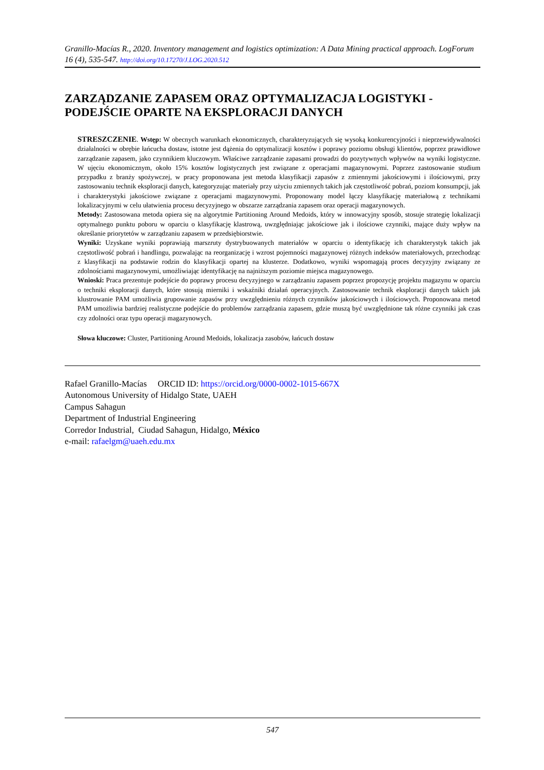Granillo-Macías R., 2020. Inventory management and logistics optimization: A Data Mining practical approach. LogForum 16 (4), 535-547. http://doi.org/10.17270/J.LOG.2020.512
ZARZĄDZANIE ZAPASEM ORAZ OPTYMALIZACJA LOGISTYKI - PODEJŚCIE OPARTE NA EKSPLORACJI DANYCH
STRESZCZENIE. Wstęp: W obecnych warunkach ekonomicznych, charakteryzujących się wysoką konkurencyjności i nieprzewidywalności działalności w obrębie łańcucha dostaw, istotne jest dążenia do optymalizacji kosztów i poprawy poziomu obsługi klientów, poprzez prawidłowe zarządzanie zapasem, jako czynnikiem kluczowym. Właściwe zarządzanie zapasami prowadzi do pozytywnych wpływów na wyniki logistyczne. W ujęciu ekonomicznym, około 15% kosztów logistycznych jest związane z operacjami magazynowymi. Poprzez zastosowanie studium przypadku z branży spożywczej, w pracy proponowana jest metoda klasyfikacji zapasów z zmiennymi jakościowymi i ilościowymi, przy zastosowaniu technik eksploracji danych, kategoryzując materiały przy użyciu zmiennych takich jak częstotliwość pobrań, poziom konsumpcji, jak i charakterystyki jakościowe związane z operacjami magazynowymi. Proponowany model łączy klasyfikację materiałową z technikami lokalizacyjnymi w celu ułatwienia procesu decyzyjnego w obszarze zarządzania zapasem oraz operacji magazynowych.
Metody: Zastosowana metoda opiera się na algorytmie Partitioning Around Medoids, który w innowacyjny sposób, stosuje strategię lokalizacji optymalnego punktu poboru w oparciu o klasyfikację klastrową, uwzględniając jakościowe jak i ilościowe czynniki, mające duży wpływ na określanie priorytetów w zarządzaniu zapasem w przedsiębiorstwie.
Wyniki: Uzyskane wyniki poprawiają marszruty dystrybuowanych materiałów w oparciu o identyfikację ich charakterystyk takich jak częstotliwość pobrań i handlingu, pozwalając na reorganizację i wzrost pojemności magazynowej różnych indeksów materiałowych, przechodząc z klasyfikacji na podstawie rodzin do klasyfikacji opartej na klusterze. Dodatkowo, wyniki wspomagają proces decyzyjny związany ze zdolnościami magazynowymi, umożliwiając identyfikację na najniższym poziomie miejsca magazynowego.
Wnioski: Praca prezentuje podejście do poprawy procesu decyzyjnego w zarządzaniu zapasem poprzez propozycję projektu magazynu w oparciu o techniki eksploracji danych, które stosują mierniki i wskaźniki działań operacyjnych. Zastosowanie technik eksploracji danych takich jak klustrowanie PAM umożliwia grupowanie zapasów przy uwzględnieniu różnych czynników jakościowych i ilościowych. Proponowana metod PAM umożliwia bardziej realistyczne podejście do problemów zarządzania zapasem, gdzie muszą być uwzględnione tak różne czynniki jak czas czy zdolności oraz typu operacji magazynowych.
Słowa kluczowe: Cluster, Partitioning Around Medoids, lokalizacja zasobów, łańcuch dostaw
Rafael Granillo-Macías ORCID ID: https://orcid.org/0000-0002-1015-667X
Autonomous University of Hidalgo State, UAEH
Campus Sahagun
Department of Industrial Engineering
Corredor Industrial, Ciudad Sahagun, Hidalgo, México
e-mail: rafaelgm@uaeh.edu.mx
547